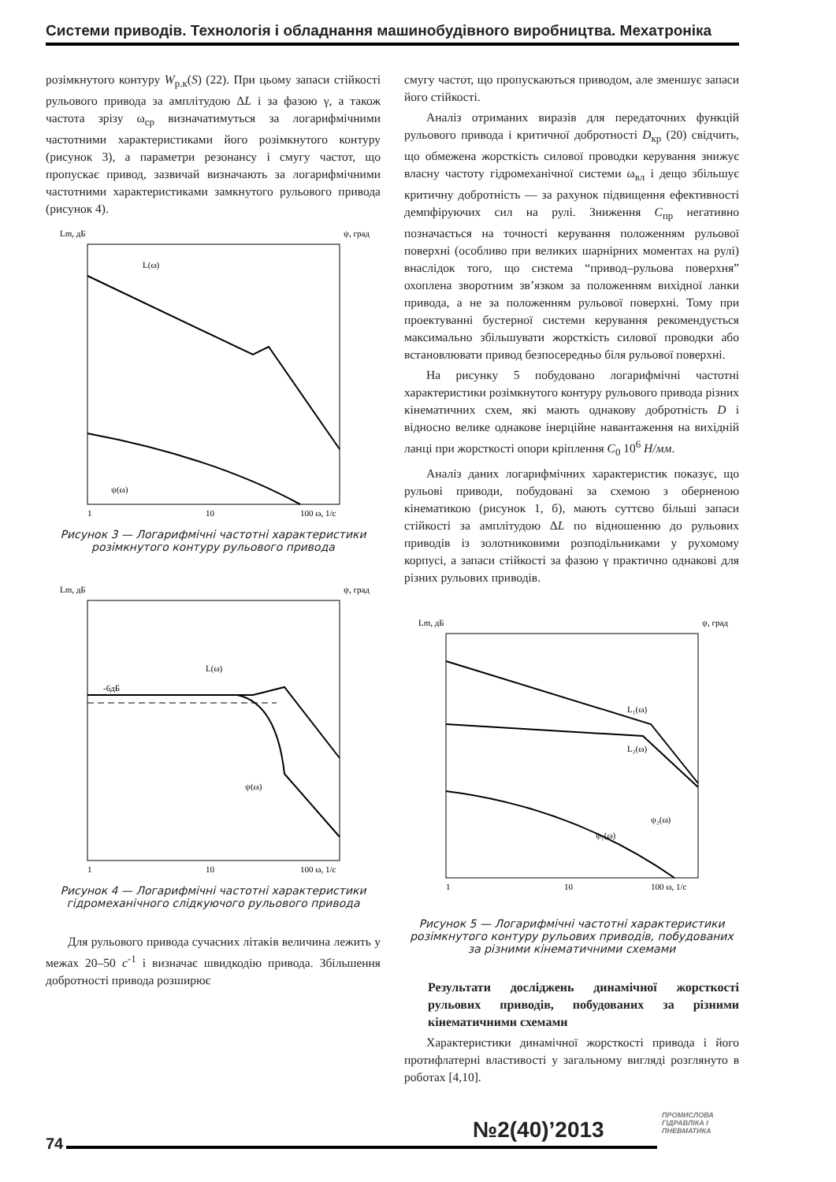Системи приводів. Технологія і обладнання машинобудівного виробництва. Мехатроніка
розімкнутого контуру W<sub>р.к</sub>(S) (22). При цьому запаси стійкості рульового привода за амплітудою ΔL і за фазою γ, а також частота зрізу ω<sub>ср</sub> визначатимуться за логарифмічними частотними характеристиками його розімкнутого контуру (рисунок 3), а параметри резонансу і смугу частот, що пропускає привод, зазвичай визначають за логарифмічними частотними характеристиками замкнутого рульового привода (рисунок 4).
Lm, дБ
ψ, град
L(ω)
ψ(ω)
1
10
100 ω, 1/c
Рисунок 3 — Логарифмічні частотні характеристики розімкнутого контуру рульового привода
Lm, дБ
ψ, град
-6дБ
L(ω)
ψ(ω)
1
10
100 ω, 1/c
Рисунок 4 — Логарифмічні частотні характеристики гідромеханічного слідкуючого рульового привода
Для рульового привода сучасних літаків величина лежить у межах 20–50 c<sup>-1</sup> і визначає швидкодію привода. Збільшення добротності привода розширює
смугу частот, що пропускаються приводом, але зменшує запаси його стійкості.
Аналіз отриманих виразів для передаточних функцій рульового привода і критичної добротності D<sub>кр</sub> (20) свідчить, що обмежена жорсткість силової проводки керування знижує власну частоту гідромеханічної системи ω<sub>вл</sub> і дещо збільшує критичну добротність — за рахунок підвищення ефективності демпфіруючих сил на рулі. Зниження C<sub>пр</sub> негативно позначається на точності керування положенням рульової поверхні (особливо при великих шарнірних моментах на рулі) внаслідок того, що система “привод–рульова поверхня” охоплена зворотним зв’язком за положенням вихідної ланки привода, а не за положенням рульової поверхні. Тому при проектуванні бустерної системи керування рекомендується максимально збільшувати жорсткість силової проводки або встановлювати привод безпосередньо біля рульової поверхні.
На рисунку 5 побудовано логарифмічні частотні характеристики розімкнутого контуру рульового привода різних кінематичних схем, які мають однакову добротність D і відносно велике однакове інерційне навантаження на вихідній ланці при жорсткості опори кріплення C<sub>0</sub> 10<sup>6</sup> Н/мм.
Аналіз даних логарифмічних характеристик показує, що рульові приводи, побудовані за схемою з оберненою кінематикою (рисунок 1, б), мають суттєво більші запаси стійкості за амплітудою ΔL по відношенню до рульових приводів із золотниковими розподільниками у рухомому корпусі, а запаси стійкості за фазою γ практично однакові для різних рульових приводів.
Lm, дБ
ψ, град
L₁(ω)
L₂(ω)
ψ₂(ω)
ψ₁(ω)
1
10
100 ω, 1/c
Рисунок 5 — Логарифмічні частотні характеристики розімкнутого контуру рульових приводів, побудованих за різними кінематичними схемами
Результати досліджень динамічної жорсткості рульових приводів, побудованих за різними кінематичними схемами
Характеристики динамічної жорсткості привода і його протифлатерні властивості у загальному вигляді розглянуто в роботах [4,10].
№2(40)’2013
ПРОМИСЛОВА
ГІДРАВЛІКА І
ПНЕВМАТИКА
74